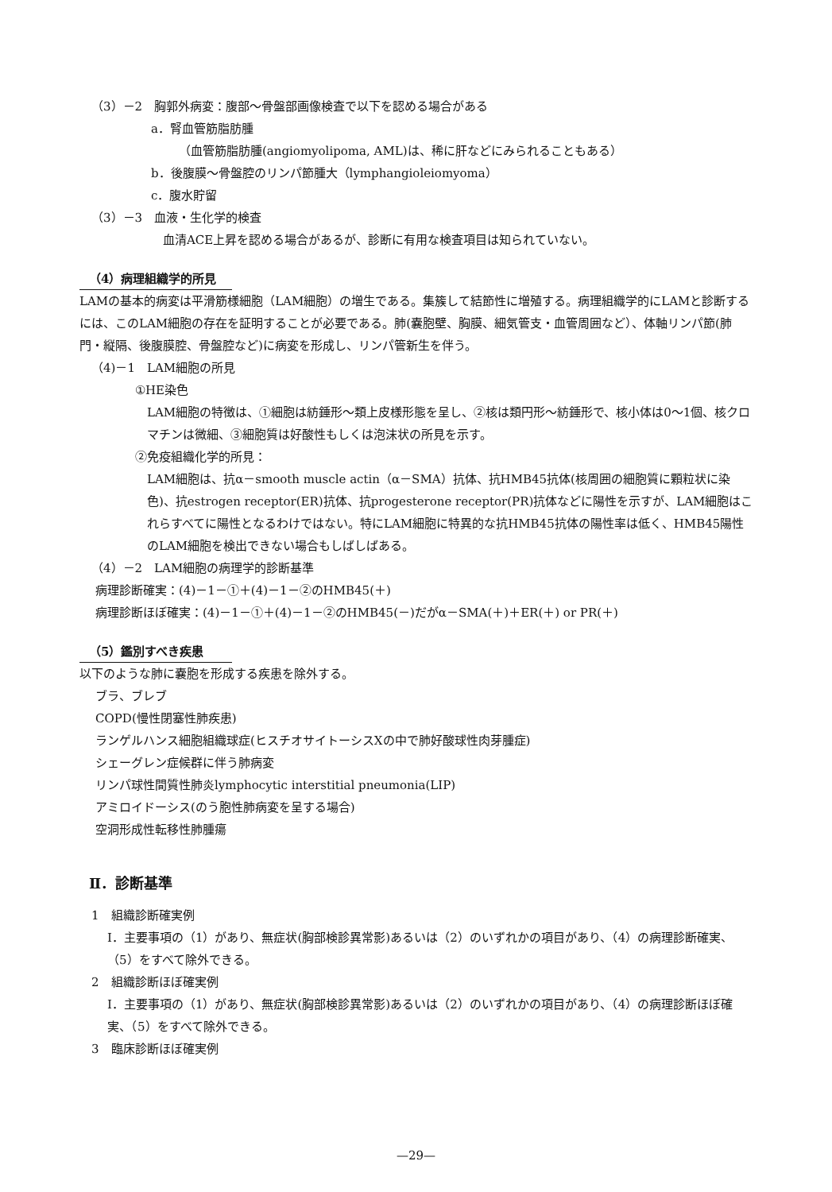（3）－2　胸郭外病変：腹部～骨盤部画像検査で以下を認める場合がある
a．腎血管筋脂肪腫
（血管筋脂肪腫(angiomyolipoma, AML)は、稀に肝などにみられることもある）
b．後腹膜～骨盤腔のリンパ節腫大（lymphangioleiomyoma）
c．腹水貯留
（3）－3　血液・生化学的検査
血清ACE上昇を認める場合があるが、診断に有用な検査項目は知られていない。
（4）病理組織学的所見
LAMの基本的病変は平滑筋様細胞（LAM細胞）の増生である。集簇して結節性に増殖する。病理組織学的にLAMと診断するには、このLAM細胞の存在を証明することが必要である。肺(嚢胞壁、胸膜、細気管支・血管周囲など）、体軸リンパ節(肺門・縦隔、後腹膜腔、骨盤腔など)に病変を形成し、リンパ管新生を伴う。
（4)－1　LAM細胞の所見
①HE染色
LAM細胞の特徴は、①細胞は紡錘形～類上皮様形態を呈し、②核は類円形～紡錘形で、核小体は0～1個、核クロマチンは微細、③細胞質は好酸性もしくは泡沫状の所見を示す。
②免疫組織化学的所見：
LAM細胞は、抗α－smooth muscle actin（α－SMA）抗体、抗HMB45抗体(核周囲の細胞質に顆粒状に染色)、抗estrogen receptor(ER)抗体、抗progesterone receptor(PR)抗体などに陽性を示すが、LAM細胞はこれらすべてに陽性となるわけではない。特にLAM細胞に特異的な抗HMB45抗体の陽性率は低く、HMB45陽性のLAM細胞を検出できない場合もしばしばある。
（4）－2　LAM細胞の病理学的診断基準
病理診断確実：(4)－1－①＋(4)－1－②のHMB45(＋)
病理診断ほぼ確実：(4)－1－①＋(4)－1－②のHMB45(－)だがα－SMA(＋)＋ER(＋) or PR(＋)
（5）鑑別すべき疾患
以下のような肺に嚢胞を形成する疾患を除外する。
ブラ、ブレブ
COPD(慢性閉塞性肺疾患)
ランゲルハンス細胞組織球症(ヒスチオサイトーシスXの中で肺好酸球性肉芽腫症)
シェーグレン症候群に伴う肺病変
リンパ球性間質性肺炎lymphocytic interstitial pneumonia(LIP)
アミロイドーシス(のう胞性肺病変を呈する場合)
空洞形成性転移性肺腫瘍
Ⅱ．診断基準
1　組織診断確実例
Ⅰ．主要事項の（1）があり、無症状(胸部検診異常影)あるいは（2）のいずれかの項目があり、（4）の病理診断確実、（5）をすべて除外できる。
2　組織診断ほぼ確実例
Ⅰ．主要事項の（1）があり、無症状(胸部検診異常影)あるいは（2）のいずれかの項目があり、（4）の病理診断ほぼ確実、（5）をすべて除外できる。
3　臨床診断ほぼ確実例
—29—